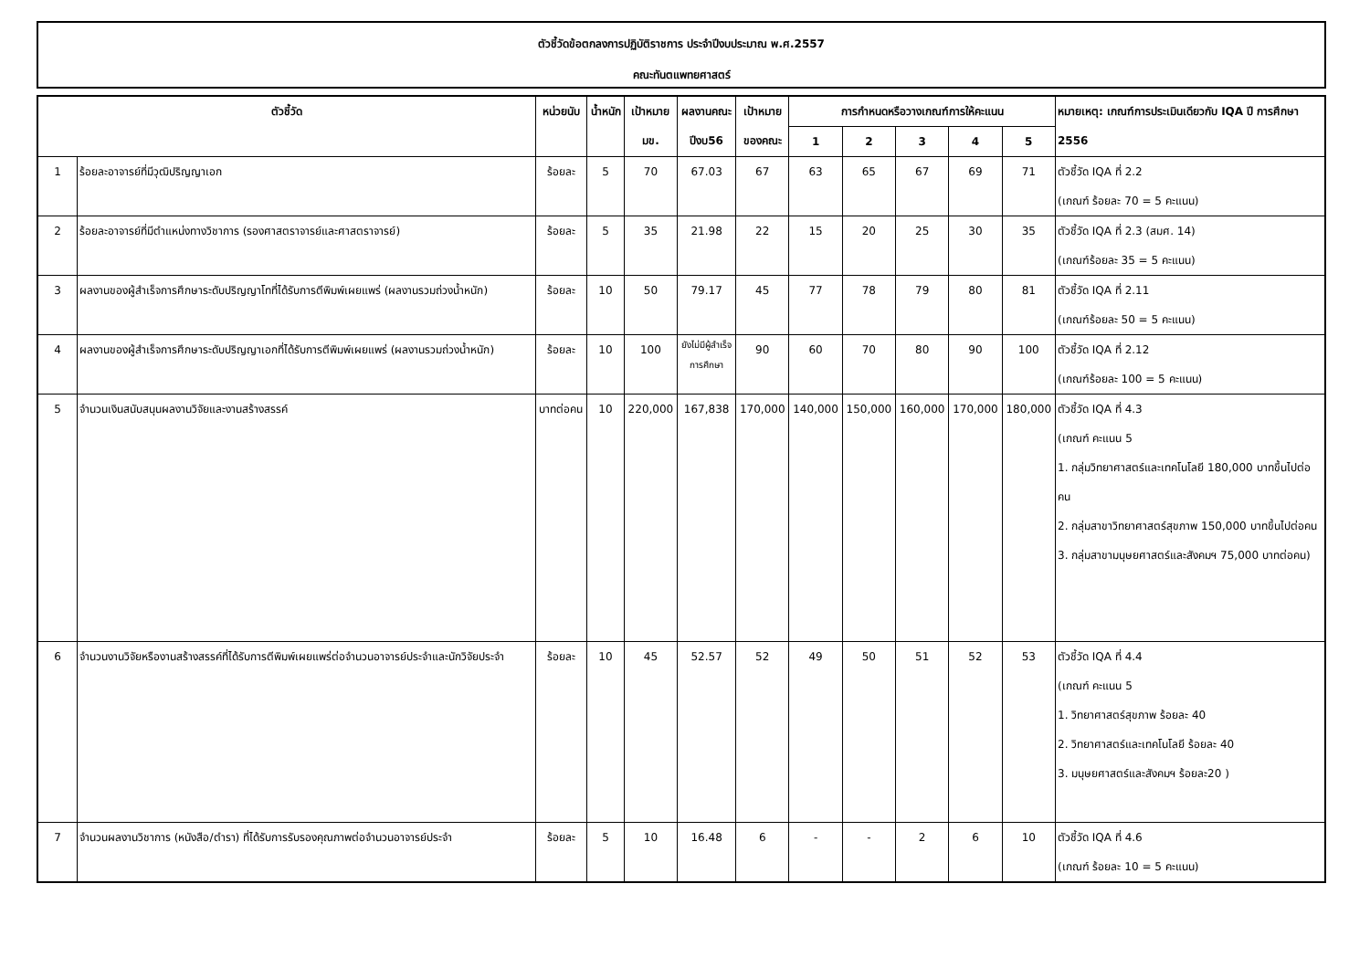ตัวชี้วัดข้อตกลงการปฏิบัติราชการ ประจำปีงบประมาณ พ.ศ.2557
คณะทันตแพทยศาสตร์
| ตัวชี้วัด | | หน่วยนับ | น้ำหนัก | เป้าหมาย มข. | ผลงานคณะ ปีงบ56 | เป้าหมาย ของคณะ | การกำหนดหรือวางเกณฑ์การให้คะแนน | | | | | หมายเหตุ: เกณฑ์การประเมินเดียวกับ IQA ปี การศึกษา 2556 |
| --- | --- | --- | --- | --- | --- | --- | --- | --- | --- | --- | --- | --- |
| | | | | | | | 1 | 2 | 3 | 4 | 5 | |
| 1 | ร้อยละอาจารย์ที่มีวุฒิปริญญาเอก | ร้อยละ | 5 | 70 | 67.03 | 67 | 63 | 65 | 67 | 69 | 71 | ตัวชี้วัด IQA ที่ 2.2 (เกณฑ์ ร้อยละ 70 = 5 คะแนน) |
| 2 | ร้อยละอาจารย์ที่มีตำแหน่งทางวิชาการ (รองศาสตราจารย์และศาสตราจารย์) | ร้อยละ | 5 | 35 | 21.98 | 22 | 15 | 20 | 25 | 30 | 35 | ตัวชี้วัด IQA ที่ 2.3 (สมศ. 14) (เกณฑ์ร้อยละ 35 = 5 คะแนน) |
| 3 | ผลงานของผู้สำเร็จการศึกษาระดับปริญญาโทที่ได้รับการตีพิมพ์เผยแพร่ (ผลงานรวมถ่วงน้ำหนัก) | ร้อยละ | 10 | 50 | 79.17 | 45 | 77 | 78 | 79 | 80 | 81 | ตัวชี้วัด IQA ที่ 2.11 (เกณฑ์ร้อยละ 50 = 5 คะแนน) |
| 4 | ผลงานของผู้สำเร็จการศึกษาระดับปริญญาเอกที่ได้รับการตีพิมพ์เผยแพร่ (ผลงานรวมถ่วงน้ำหนัก) | ร้อยละ | 10 | 100 | ยังไม่มีผู้สำเร็จ การศึกษา | 90 | 60 | 70 | 80 | 90 | 100 | ตัวชี้วัด IQA ที่ 2.12 (เกณฑ์ร้อยละ 100 = 5 คะแนน) |
| 5 | จำนวนเงินสนับสนุนผลงานวิจัยและงานสร้างสรรค์ | บาทต่อคน | 10 | 220,000 | 167,838 | 170,000 | 140,000 | 150,000 | 160,000 | 170,000 | 180,000 | ตัวชี้วัด IQA ที่ 4.3 (เกณฑ์ คะแนน 5 1. กลุ่มวิทยาศาสตร์และเทคโนโลยี 180,000 บาทขึ้นไปต่อคน 2. กลุ่มสาขาวิทยาศาสตร์สุขภาพ 150,000 บาทขึ้นไปต่อคน 3. กลุ่มสาขามนุษยศาสตร์และสังคมฯ 75,000 บาทต่อคน) |
| 6 | จำนวนงานวิจัยหรืองานสร้างสรรค์ที่ได้รับการตีพิมพ์เผยแพร่ต่อจำนวนอาจารย์ประจำและนักวิจัยประจำ | ร้อยละ | 10 | 45 | 52.57 | 52 | 49 | 50 | 51 | 52 | 53 | ตัวชี้วัด IQA ที่ 4.4 (เกณฑ์ คะแนน 5 1. วิทยาศาสตร์สุขภาพ ร้อยละ 40 2. วิทยาศาสตร์และเทคโนโลยี ร้อยละ 40 3. มนุษยศาสตร์และสังคมฯ ร้อยละ20 ) |
| 7 | จำนวนผลงานวิชาการ (หนังสือ/ตำรา) ที่ได้รับการรับรองคุณภาพต่อจำนวนอาจารย์ประจำ | ร้อยละ | 5 | 10 | 16.48 | 6 | - | - | 2 | 6 | 10 | ตัวชี้วัด IQA ที่ 4.6 (เกณฑ์ ร้อยละ 10 = 5 คะแนน) |